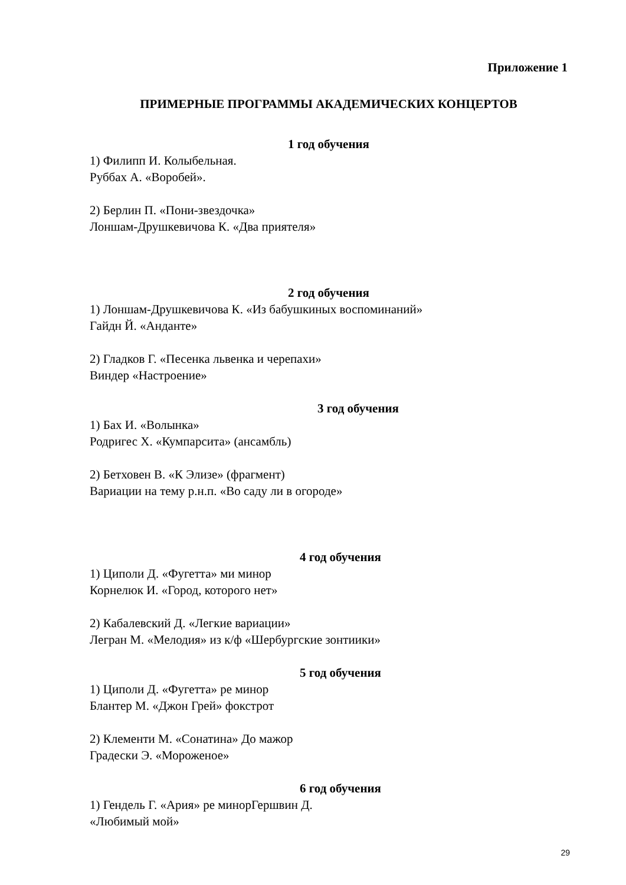Приложение 1
ПРИМЕРНЫЕ ПРОГРАММЫ АКАДЕМИЧЕСКИХ КОНЦЕРТОВ
1 год обучения
1) Филипп И. Колыбельная.
Руббах А. «Воробей».
2) Берлин П. «Пони-звездочка»
Лоншам-Друшкевичова К. «Два приятеля»
2 год обучения
1) Лоншам-Друшкевичова К. «Из бабушкиных воспоминаний»
Гайдн Й. «Анданте»
2) Гладков Г. «Песенка львенка и черепахи»
Виндер «Настроение»
3 год обучения
1) Бах И. «Волынка»
Родригес Х. «Кумпарсита» (ансамбль)
2) Бетховен В. «К Элизе» (фрагмент)
Вариации на тему р.н.п. «Во саду ли в огороде»
4 год обучения
1) Циполи Д. «Фугетта» ми минор
Корнелюк И. «Город, которого нет»
2) Кабалевский Д. «Легкие вариации»
Легран М. «Мелодия» из к/ф «Шербургские зонтиики»
5 год обучения
1) Циполи Д. «Фугетта» ре минор
Блантер М. «Джон Грей» фокстрот
2) Клементи М. «Сонатина» До мажор
Градески Э. «Мороженое»
6 год обучения
1) Гендель Г. «Ария» ре минорГершвин Д.
«Любимый мой»
29